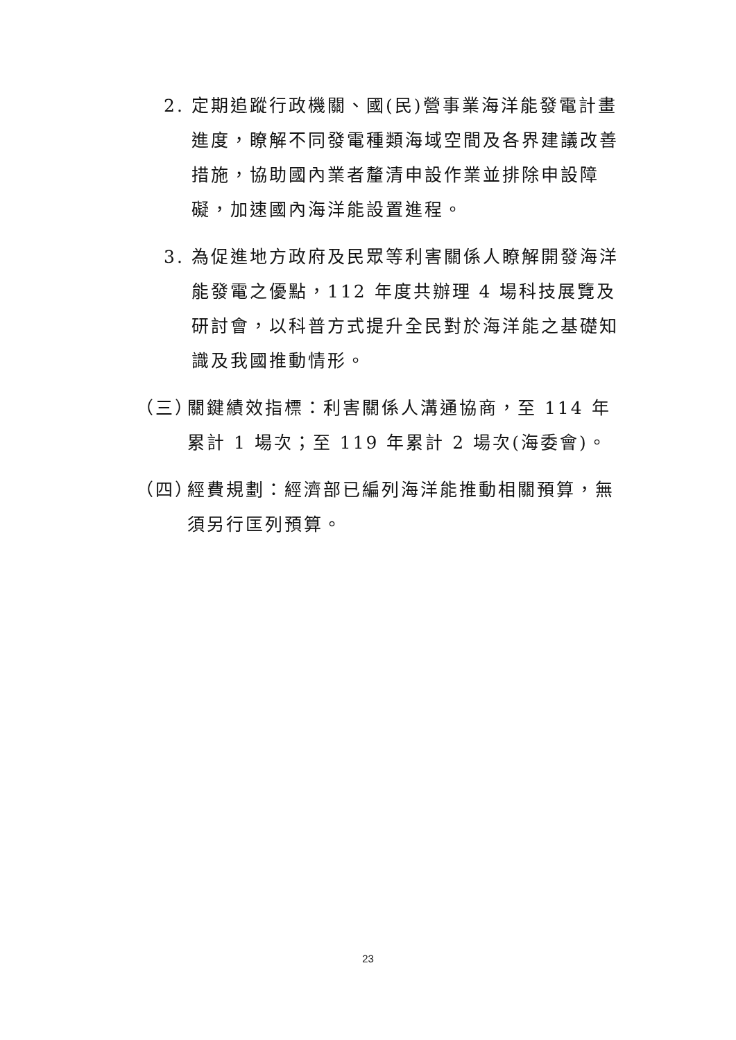2. 定期追蹤行政機關、國(民)營事業海洋能發電計畫進度，瞭解不同發電種類海域空間及各界建議改善措施，協助國內業者釐清申設作業並排除申設障礙，加速國內海洋能設置進程。
3. 為促進地方政府及民眾等利害關係人瞭解開發海洋能發電之優點，112 年度共辦理 4 場科技展覽及研討會，以科普方式提升全民對於海洋能之基礎知識及我國推動情形。
（三）
關鍵績效指標：利害關係人溝通協商，至 114 年累計 1 場次；至 119 年累計 2 場次(海委會)。
（四）
經費規劃：經濟部已編列海洋能推動相關預算，無須另行匡列預算。
23